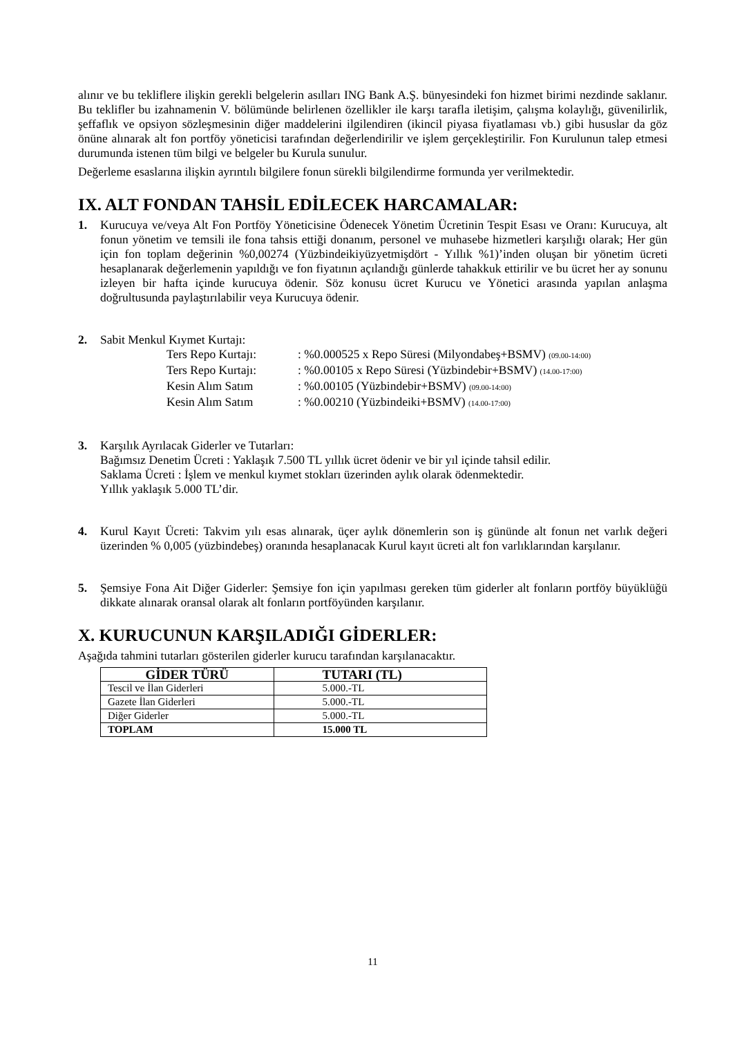alınır ve bu tekliflere ilişkin gerekli belgelerin asılları ING Bank A.Ş. bünyesindeki fon hizmet birimi nezdinde saklanır. Bu teklifler bu izahnamenin V. bölümünde belirlenen özellikler ile karşı tarafla iletişim, çalışma kolaylığı, güvenilirlik, şeffaflık ve opsiyon sözleşmesinin diğer maddelerini ilgilendiren (ikincil piyasa fiyatlaması vb.) gibi hususlar da göz önüne alınarak alt fon portföy yöneticisi tarafından değerlendirilir ve işlem gerçekleştirilir. Fon Kurulunun talep etmesi durumunda istenen tüm bilgi ve belgeler bu Kurula sunulur.
Değerleme esaslarına ilişkin ayrıntılı bilgilere fonun sürekli bilgilendirme formunda yer verilmektedir.
IX. ALT FONDAN TAHSİL EDİLECEK HARCAMALAR:
1. Kurucuya ve/veya Alt Fon Portföy Yöneticisine Ödenecek Yönetim Ücretinin Tespit Esası ve Oranı: Kurucuya, alt fonun yönetim ve temsili ile fona tahsis ettiği donanım, personel ve muhasebe hizmetleri karşılığı olarak; Her gün için fon toplam değerinin %0,00274 (Yüzbindeikiyüzyetmişdört - Yıllık %1)’inden oluşan bir yönetim ücreti hesaplanarak değerlemenin yapıldığı ve fon fiyatının açılandığı günlerde tahakkuk ettirilir ve bu ücret her ay sonunu izleyen bir hafta içinde kurucuya ödenir. Söz konusu ücret Kurucu ve Yönetici arasında yapılan anlaşma doğrultusunda paylaştırılabilir veya Kurucuya ödenir.
2. Sabit Menkul Kıymet Kurtajı:
Ters Repo Kurtajı:: %0.000525 x Repo Süresi (Milyondabeş+BSMV) (09.00-14:00) Ters Repo Kurtajı:: %0.00105 x Repo Süresi (Yüzbindebir+BSMV) (14.00-17:00) Kesin Alım Satım: %0.00105 (Yüzbindebir+BSMV) (09.00-14:00) Kesin Alım Satım: %0.00210 (Yüzbindeiki+BSMV) (14.00-17:00)
3. Karşılık Ayrılacak Giderler ve Tutarları:
Bağımsız Denetim Ücreti : Yaklaşık 7.500 TL yıllık ücret ödenir ve bir yıl içinde tahsil edilir.
Saklama Ücreti : İşlem ve menkul kıymet stokları üzerinden aylık olarak ödenmektedir.
Yıllık yaklaşık 5.000 TL’dir.
4. Kurul Kayıt Ücreti: Takvim yılı esas alınarak, üçer aylık dönemlerin son iş gününde alt fonun net varlık değeri üzerinden % 0,005 (yüzbindebeş) oranında hesaplanacak Kurul kayıt ücreti alt fon varlıklarından karşılanır.
5. Şemsiye Fona Ait Diğer Giderler: Şemsiye fon için yapılması gereken tüm giderler alt fonların portföy büyüklüğü dikkate alınarak oransal olarak alt fonların portföyünden karşılanır.
X. KURUCUNUN KARŞILADIĞI GİDERLER:
Aşağıda tahmini tutarları gösterilen giderler kurucu tarafından karşılanacaktır.
| GİDER TÜRÜ | TUTARI (TL) |
| --- | --- |
| Tescil ve İlan Giderleri | 5.000.-TL |
| Gazete İlan Giderleri | 5.000.-TL |
| Diğer Giderler | 5.000.-TL |
| TOPLAM | 15.000 TL |
11